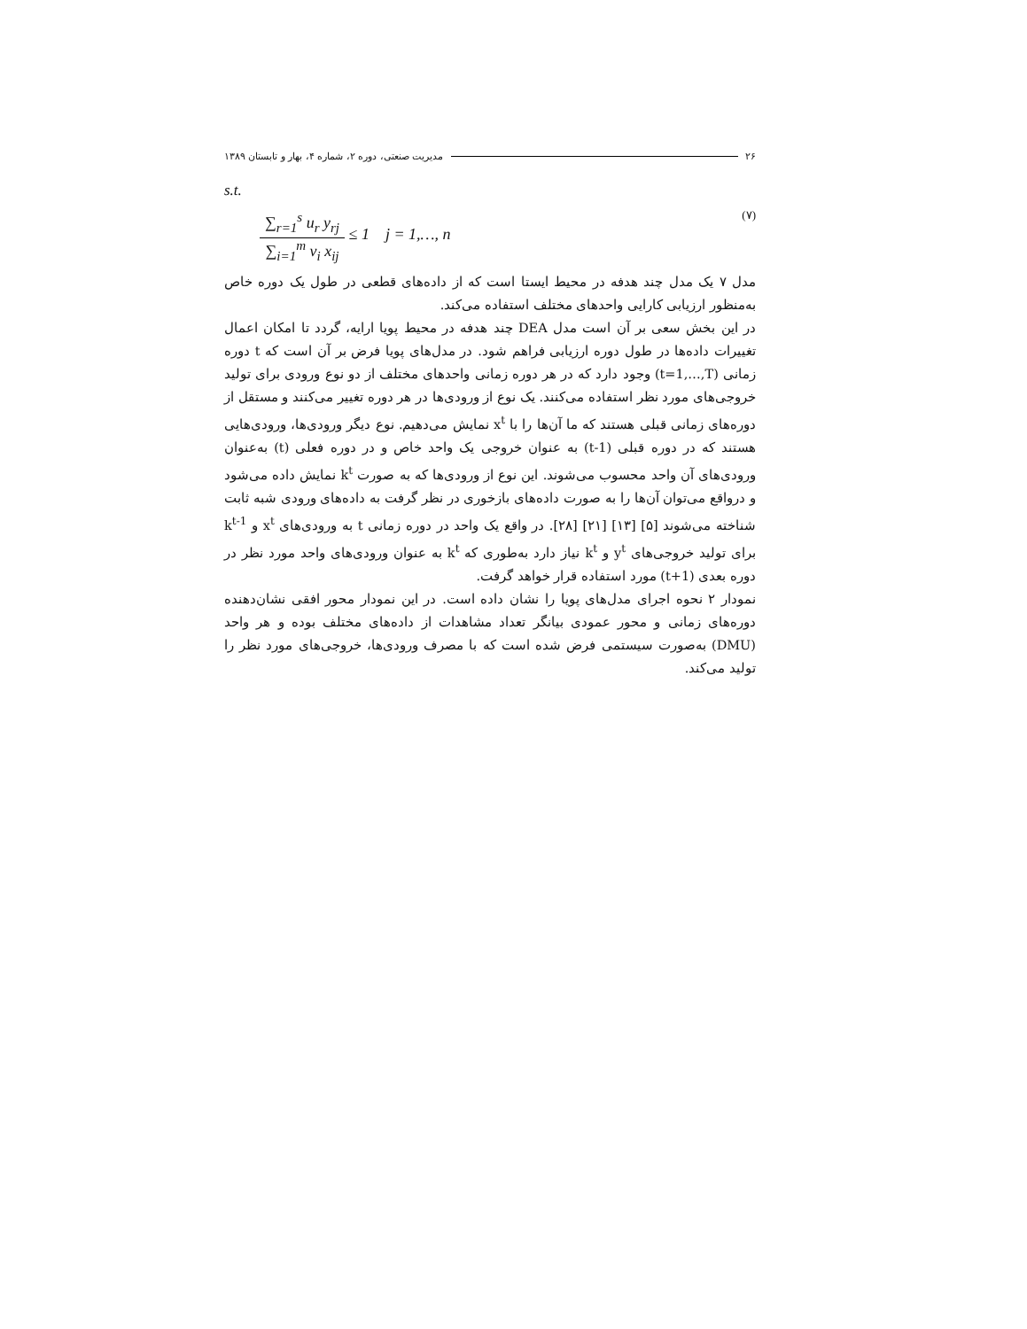۲۶ مدیریت صنعتی، دوره ۲، شماره ۴، بهار و تابستان ۱۳۸۹
s.t.
∑<sub>r=1</sub><sup>s</sup> u<sub>r</sub> y<sub>rj</sub>
∑<sub>i=1</sub><sup>m</sup> v<sub>i</sub> x<sub>ij</sub>
≤ 1 j = 1,…, n
(۷)
مدل ۷ یک مدل چند هدفه در محیط ایستا است که از داده‌های قطعی در طول یک دوره خاص به‌منظور ارزیابی کارایی واحدهای مختلف استفاده می‌کند.
در این بخش سعی بر آن است مدل DEA چند هدفه در محیط پویا ارایه، گردد تا امکان اعمال تغییرات داده‌ها در طول دوره ارزیابی فراهم شود. در مدل‌های پویا فرض بر آن است که t دوره زمانی (t=1,…,T) وجود دارد که در هر دوره زمانی واحدهای مختلف از دو نوع ورودی برای تولید خروجی‌های مورد نظر استفاده می‌کنند. یک نوع از ورودی‌ها در هر دوره تغییر می‌کنند و مستقل از دوره‌های زمانی قبلی هستند که ما آن‌ها را با x<sup>t</sup> نمایش می‌دهیم. نوع دیگر ورودی‌ها، ورودی‌هایی هستند که در دوره قبلی (t-1) به عنوان خروجی یک واحد خاص و در دوره فعلی (t) به‌عنوان ورودی‌های آن واحد محسوب می‌شوند. این نوع از ورودی‌ها که به صورت k<sup>t</sup> نمایش داده می‌شود و درواقع می‌توان آن‌ها را به صورت داده‌های بازخوری در نظر گرفت به داده‌های ورودی شبه ثابت شناخته می‌شوند [۵] [۱۳] [۲۱] [۲۸]. در واقع یک واحد در دوره زمانی t به ورودی‌های x<sup>t</sup> و k<sup>t-1</sup> برای تولید خروجی‌های y<sup>t</sup> و k<sup>t</sup> نیاز دارد به‌طوری که k<sup>t</sup> به عنوان ورودی‌های واحد مورد نظر در دوره بعدی (t+1) مورد استفاده قرار خواهد گرفت.
نمودار ۲ نحوه اجرای مدل‌های پویا را نشان داده است. در این نمودار محور افقی نشان‌دهنده دوره‌های زمانی و محور عمودی بیانگر تعداد مشاهدات از داده‌های مختلف بوده و هر واحد (DMU) به‌صورت سیستمی فرض شده است که با مصرف ورودی‌ها، خروجی‌های مورد نظر را تولید می‌کند.